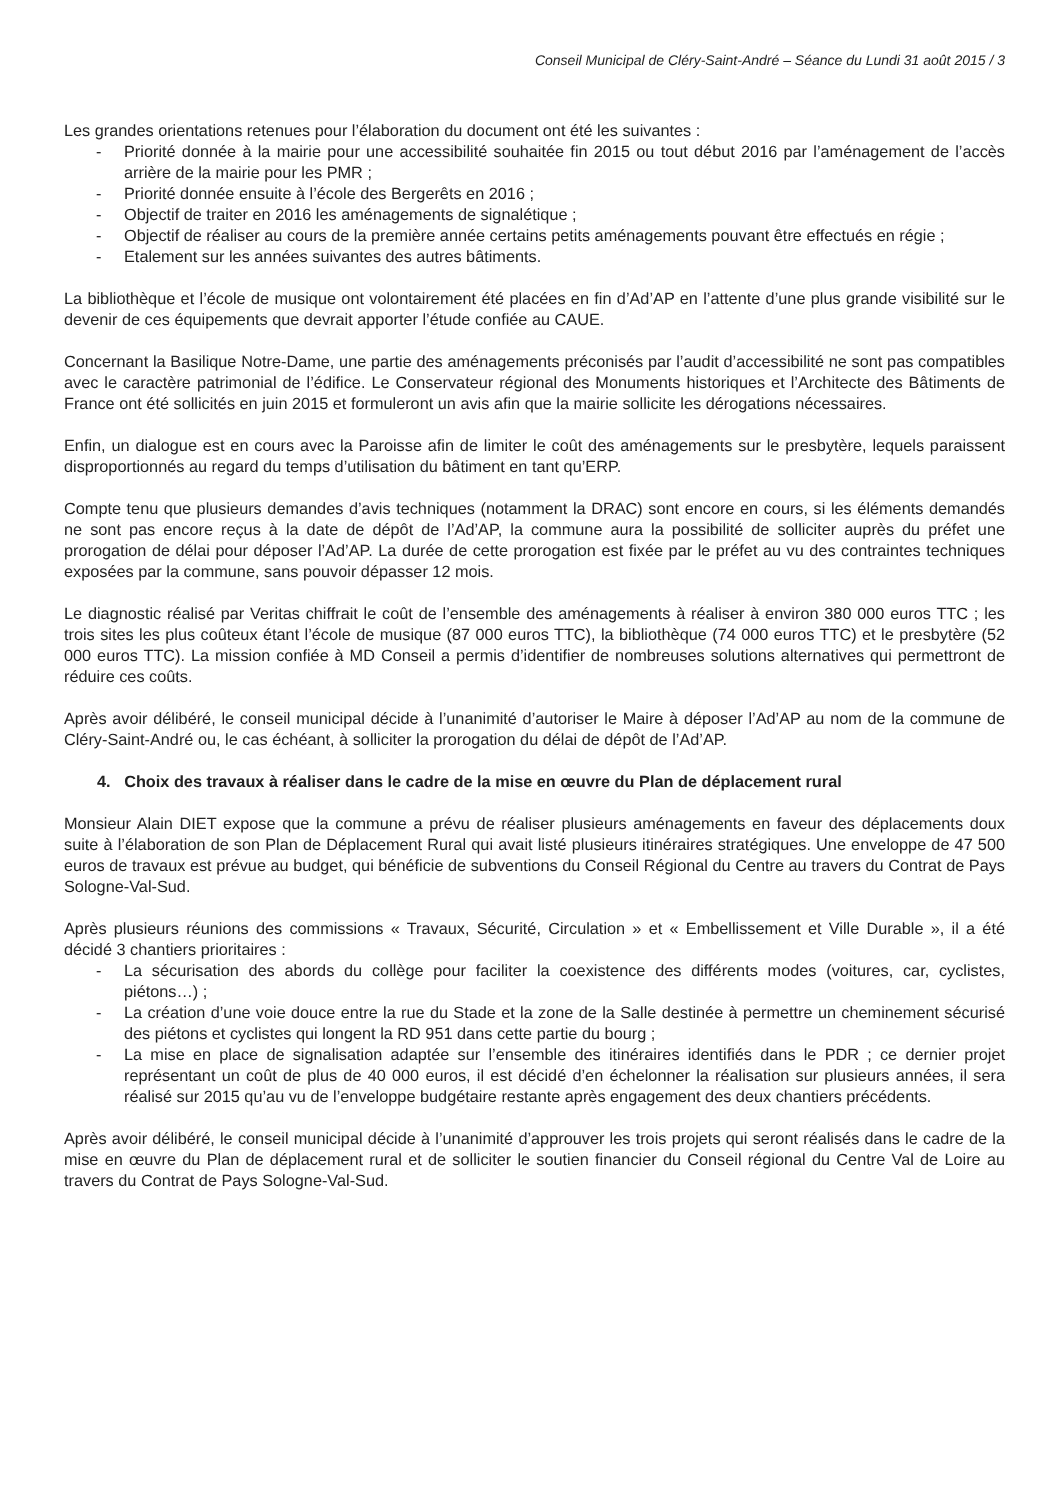Conseil Municipal de Cléry-Saint-André – Séance du Lundi 31 août 2015 / 3
Les grandes orientations retenues pour l’élaboration du document ont été les suivantes :
- Priorité donnée à la mairie pour une accessibilité souhaitée fin 2015 ou tout début 2016 par l’aménagement de l’accès arrière de la mairie pour les PMR ;
- Priorité donnée ensuite à l’école des Bergerêts en 2016 ;
- Objectif de traiter en 2016 les aménagements de signalétique ;
- Objectif de réaliser au cours de la première année certains petits aménagements pouvant être effectués en régie ;
- Etalement sur les années suivantes des autres bâtiments.
La bibliothèque et l’école de musique ont volontairement été placées en fin d’Ad’AP en l’attente d’une plus grande visibilité sur le devenir de ces équipements que devrait apporter l’étude confiée au CAUE.
Concernant la Basilique Notre-Dame, une partie des aménagements préconisés par l’audit d’accessibilité ne sont pas compatibles avec le caractère patrimonial de l’édifice. Le Conservateur régional des Monuments historiques et l’Architecte des Bâtiments de France ont été sollicités en juin 2015 et formuleront un avis afin que la mairie sollicite les dérogations nécessaires.
Enfin, un dialogue est en cours avec la Paroisse afin de limiter le coût des aménagements sur le presbytère, lequels paraissent disproportionnés au regard du temps d’utilisation du bâtiment en tant qu’ERP.
Compte tenu que plusieurs demandes d’avis techniques (notamment la DRAC) sont encore en cours, si les éléments demandés ne sont pas encore reçus à la date de dépôt de l’Ad’AP, la commune aura la possibilité de solliciter auprès du préfet une prorogation de délai pour déposer l’Ad’AP. La durée de cette prorogation est fixée par le préfet au vu des contraintes techniques exposées par la commune, sans pouvoir dépasser 12 mois.
Le diagnostic réalisé par Veritas chiffrait le coût de l’ensemble des aménagements à réaliser à environ 380 000 euros TTC ; les trois sites les plus coûteux étant l’école de musique (87 000 euros TTC), la bibliothèque (74 000 euros TTC) et le presbytère (52 000 euros TTC). La mission confiée à MD Conseil a permis d’identifier de nombreuses solutions alternatives qui permettront de réduire ces coûts.
Après avoir délibéré, le conseil municipal décide à l’unanimité d’autoriser le Maire à déposer l’Ad’AP au nom de la commune de Cléry-Saint-André ou, le cas échéant, à solliciter la prorogation du délai de dépôt de l’Ad’AP.
4. Choix des travaux à réaliser dans le cadre de la mise en œuvre du Plan de déplacement rural
Monsieur Alain DIET expose que la commune a prévu de réaliser plusieurs aménagements en faveur des déplacements doux suite à l’élaboration de son Plan de Déplacement Rural qui avait listé plusieurs itinéraires stratégiques. Une enveloppe de 47 500 euros de travaux est prévue au budget, qui bénéficie de subventions du Conseil Régional du Centre au travers du Contrat de Pays Sologne-Val-Sud.
Après plusieurs réunions des commissions « Travaux, Sécurité, Circulation » et « Embellissement et Ville Durable », il a été décidé 3 chantiers prioritaires :
- La sécurisation des abords du collège pour faciliter la coexistence des différents modes (voitures, car, cyclistes, piétons…) ;
- La création d’une voie douce entre la rue du Stade et la zone de la Salle destinée à permettre un cheminement sécurisé des piétons et cyclistes qui longent la RD 951 dans cette partie du bourg ;
- La mise en place de signalisation adaptée sur l’ensemble des itinéraires identifiés dans le PDR ; ce dernier projet représentant un coût de plus de 40 000 euros, il est décidé d’en échelonner la réalisation sur plusieurs années, il sera réalisé sur 2015 qu’au vu de l’enveloppe budgétaire restante après engagement des deux chantiers précédents.
Après avoir délibéré, le conseil municipal décide à l’unanimité d’approuver les trois projets qui seront réalisés dans le cadre de la mise en œuvre du Plan de déplacement rural et de solliciter le soutien financier du Conseil régional du Centre Val de Loire au travers du Contrat de Pays Sologne-Val-Sud.